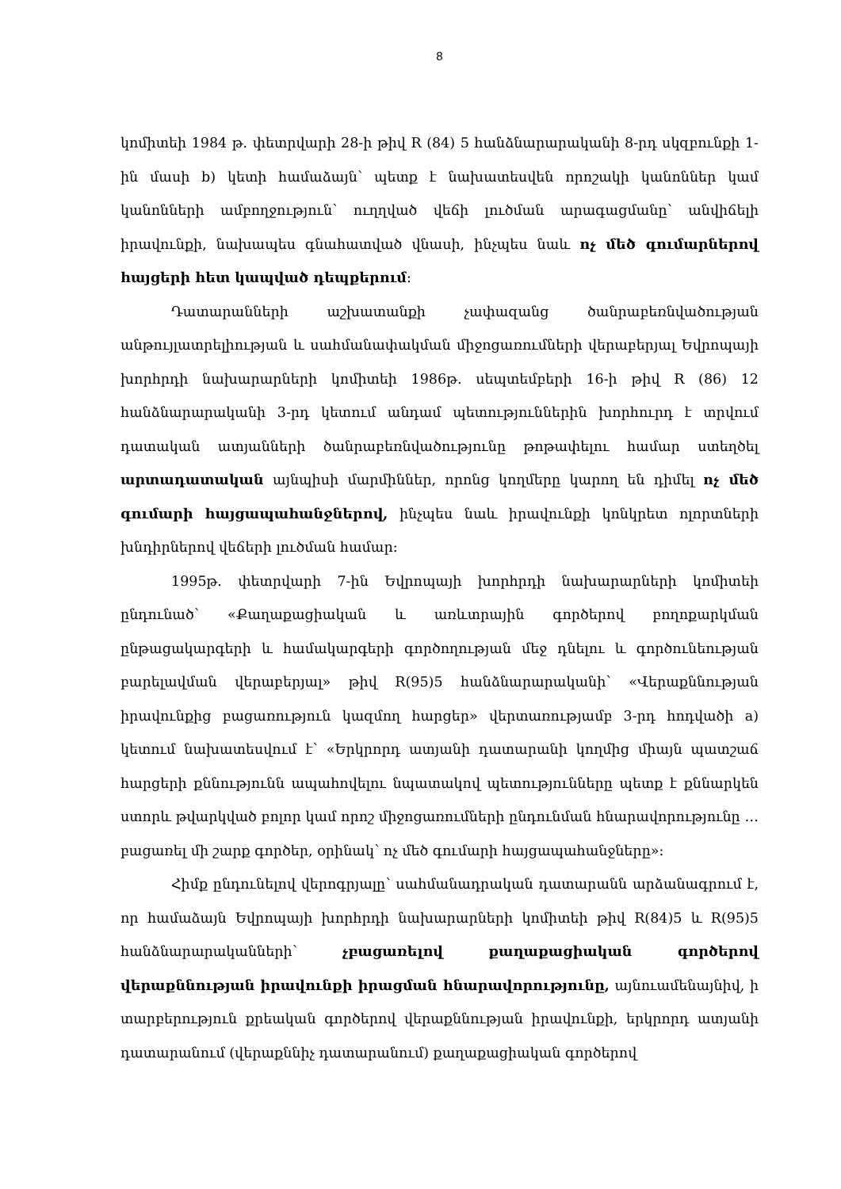8
կոմիտեի 1984 թ. փետրվարի 28-ի թիվ R (84) 5 հանձնարարականի 8-րդ սկզբունքի 1-ին մասի b) կետի համաձայն՝ պետք է նախատեսվեն որոշակի կանոններ կամ կանոնների ամբողջություն՝ ուղղված վեճի լուծման արագացմանը՝ անվիճելի իրավունքի, նախապես գնահատված վնասի, ինչպես նաև ոչ մեծ գումարներով հայցերի հետ կապված դեպքերում։
Դատարանների աշխատանքի չափազանց ծանրաբեռնվածության անթույլատրելիության և սահմանափակման միջոցառումների վերաբերյալ Եվրոպայի խորհրդի նախարարների կոմիտեի 1986թ. սեպտեմբերի 16-ի թիվ R (86) 12 հանձնարարականի 3-րդ կետում անդամ պետություններին խորհուրդ է տրվում դատական ատյանների ծանրաբեռնվածությունը թոթափելու համար ստեղծել արտադատական այնպիսի մարմիններ, որոնց կողմերը կարող են դիմել ոչ մեծ գումարի հայցապահանջներով, ինչպես նաև իրավունքի կոնկրետ ոլորտների խնդիրներով վեճերի լուծման համար։
1995թ. փետրվարի 7-ին Եվրոպայի խորհրդի նախարարների կոմիտեի ընդունած՝ «Քաղաքացիական և առևտրային գործերով բողոքարկման ընթացակարգերի և համակարգերի գործողության մեջ դնելու և գործունեության բարելավման վերաբերյալ» թիվ R(95)5 հանձնարարականի՝ «Վերաքննության իրավունքից բացառություն կազմող հարցեր» վերտառությամբ 3-րդ հոդվածի a) կետում նախատեսվում է՝ «Երկրորդ ատյանի դատարանի կողմից միայն պատշաճ հարցերի քննությունն ապահովելու նպատակով պետությունները պետք է քննարկեն ստորև թվարկված բոլոր կամ որոշ միջոցառումների ընդունման հնարավորությունը … բացառել մի շարք գործեր, օրինակ՝ ոչ մեծ գումարի հայցապահանջները»։
Հիմք ընդունելով վերոգրյալը՝ սահմանադրական դատարանն արձանագրում է, որ համաձայն Եվրոպայի խորհրդի նախարարների կոմիտեի թիվ R(84)5 և R(95)5 հանձնարարականների՝ չբացառելով քաղաքացիական գործերով վերաքննության իրավունքի իրացման հնարավորությունը, այնուամենայնիվ, ի տարբերություն քրեական գործերով վերաքննության իրավունքի, երկրորդ ատյանի դատարանում (վերաքննիչ դատարանում) քաղաքացիական գործերով